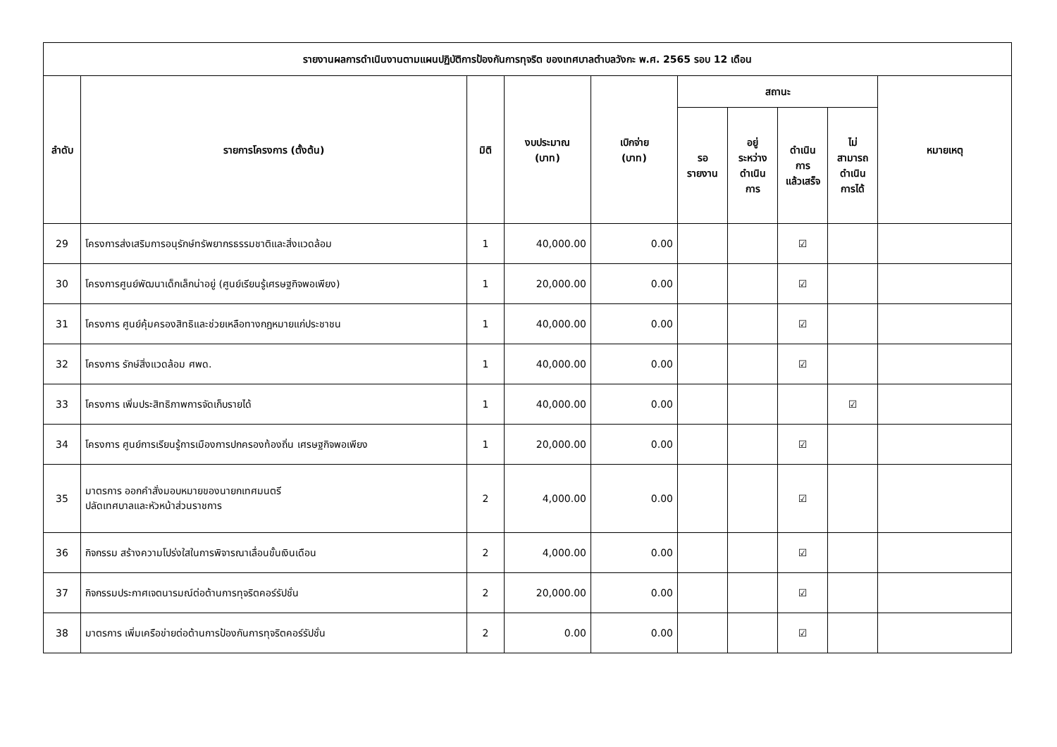| รายงานผลการดำเนินงานตามแผนปฏิบัติการป้องกันการทุจริต ของเทศบาลตำบลวังกะ พ.ศ. 2565 รอบ 12 เดือน | | | | | | | | | |
| --- | --- | --- | --- | --- | --- | --- | --- | --- | --- |
| ลำดับ | รายการโครงการ (ตั้งต้น) | มิติ | งบประมาณ (บาท) | เบิกจ่าย (บาท) | สถานะ | | | | หมายเหตุ |
| | | | | | รอ รายงาน | อยู่ ระหว่าง ดำเนิน การ | ดำเนิน การ แล้วเสร็จ | ไม่ สามารถ ดำเนิน การได้ | |
| 29 | โครงการส่งเสริมการอนุรักษ์ทรัพยากรธรรมชาติและสิ่งแวดล้อม | 1 | 40,000.00 | 0.00 | | | ☑ | | |
| 30 | โครงการศูนย์พัฒนาเด็กเล็กน่าอยู่ (ศูนย์เรียนรู้เศรษฐกิจพอเพียง) | 1 | 20,000.00 | 0.00 | | | ☑ | | |
| 31 | โครงการ ศูนย์คุ้มครองสิทธิและช่วยเหลือทางกฎหมายแก่ประชาชน | 1 | 40,000.00 | 0.00 | | | ☑ | | |
| 32 | โครงการ รักษ์สิ่งแวดล้อม ศพด. | 1 | 40,000.00 | 0.00 | | | ☑ | | |
| 33 | โครงการ เพิ่มประสิทธิภาพการจัดเก็บรายได้ | 1 | 40,000.00 | 0.00 | | | | ☑ | |
| 34 | โครงการ ศูนย์การเรียนรู้การเมืองการปกครองท้องถิ่น เศรษฐกิจพอเพียง | 1 | 20,000.00 | 0.00 | | | ☑ | | |
| 35 | มาตรการ ออกคำสั่งมอบหมายของนายกเทศมนตรี ปลัดเทศบาลและหัวหน้าส่วนราชการ | 2 | 4,000.00 | 0.00 | | | ☑ | | |
| 36 | กิจกรรม สร้างความโปร่งใสในการพิจารณาเลื่อนขั้นเงินเดือน | 2 | 4,000.00 | 0.00 | | | ☑ | | |
| 37 | กิจกรรมประกาศเจตนารมณ์ต่อต้านการทุจริตคอร์รัปชั่น | 2 | 20,000.00 | 0.00 | | | ☑ | | |
| 38 | มาตรการ เพิ่มเครือข่ายต่อต้านการป้องกันการทุจริตคอร์รัปชั่น | 2 | 0.00 | 0.00 | | | ☑ | | |